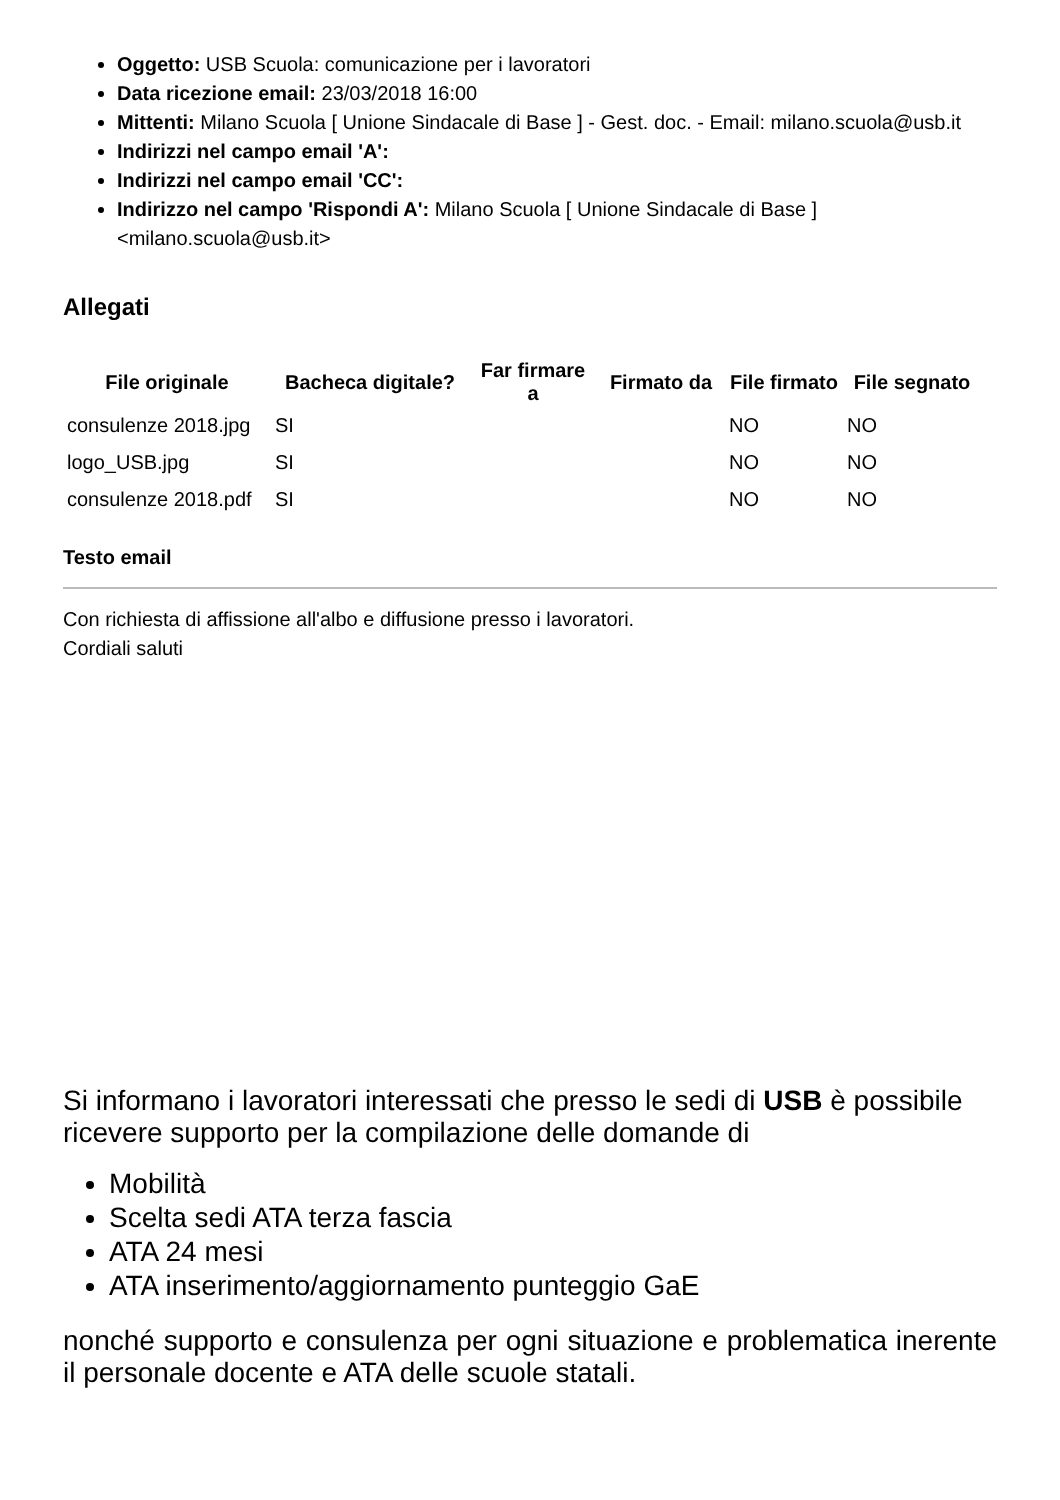Oggetto: USB Scuola: comunicazione per i lavoratori
Data ricezione email: 23/03/2018 16:00
Mittenti: Milano Scuola [ Unione Sindacale di Base ] - Gest. doc. - Email: milano.scuola@usb.it
Indirizzi nel campo email 'A':
Indirizzi nel campo email 'CC':
Indirizzo nel campo 'Rispondi A': Milano Scuola [ Unione Sindacale di Base ] <milano.scuola@usb.it>
Allegati
| File originale | Bacheca digitale? | Far firmare a | Firmato da | File firmato | File segnato |
| --- | --- | --- | --- | --- | --- |
| consulenze 2018.jpg | SI | | | NO | NO |
| logo_USB.jpg | SI | | | NO | NO |
| consulenze 2018.pdf | SI | | | NO | NO |
Testo email
Con richiesta di affissione all'albo e diffusione presso i lavoratori.
Cordiali saluti
Si informano i lavoratori interessati che presso le sedi di USB è possibile ricevere supporto per la compilazione delle domande di
Mobilità
Scelta sedi ATA terza fascia
ATA 24 mesi
ATA inserimento/aggiornamento punteggio GaE
nonché supporto e consulenza per ogni situazione e problematica inerente il personale docente e ATA delle scuole statali.